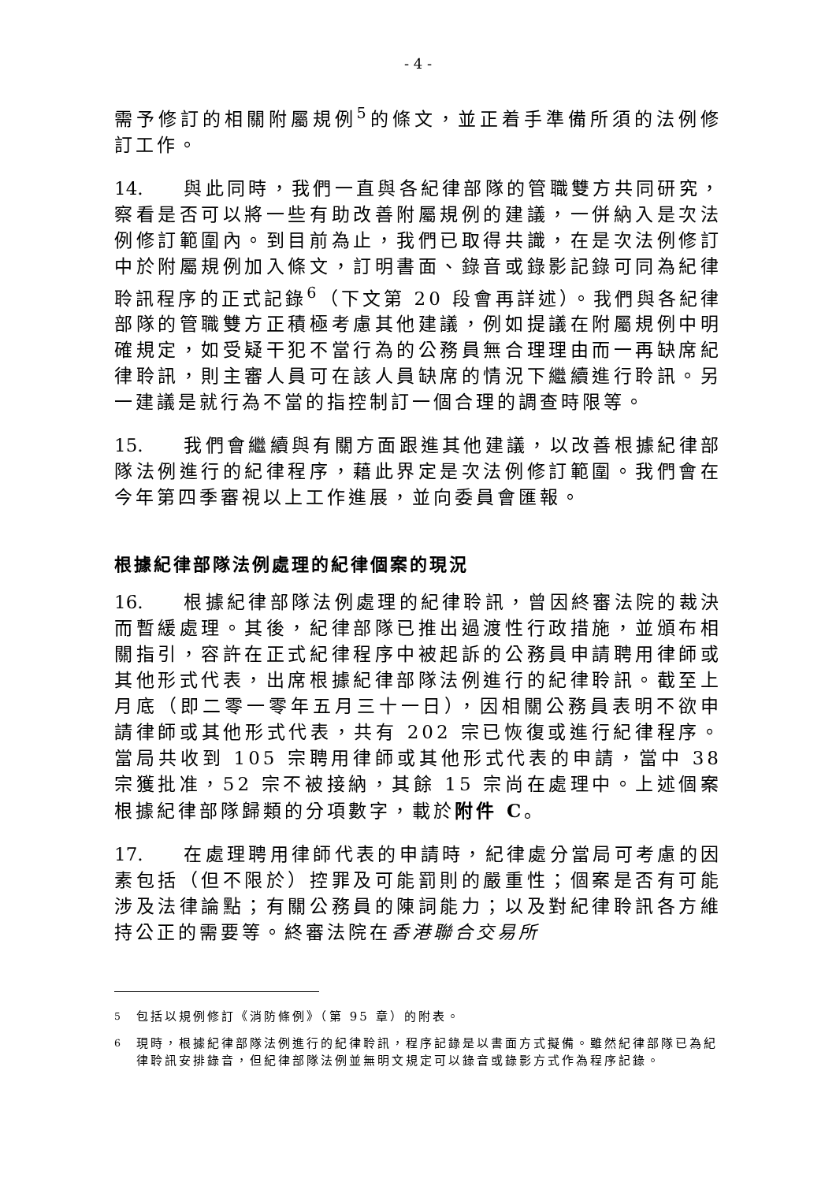- 4 -
需予修訂的相關附屬規例<sup>5</sup>的條文，並正着手準備所須的法例修訂工作。
14. 與此同時，我們一直與各紀律部隊的管職雙方共同研究，察看是否可以將一些有助改善附屬規例的建議，一併納入是次法例修訂範圍內。到目前為止，我們已取得共識，在是次法例修訂中於附屬規例加入條文，訂明書面、錄音或錄影記錄可同為紀律聆訊程序的正式記錄<sup>6</sup>（下文第 20 段會再詳述）。我們與各紀律部隊的管職雙方正積極考慮其他建議，例如提議在附屬規例中明確規定，如受疑干犯不當行為的公務員無合理理由而一再缺席紀律聆訊，則主審人員可在該人員缺席的情況下繼續進行聆訊。另一建議是就行為不當的指控制訂一個合理的調查時限等。
15. 我們會繼續與有關方面跟進其他建議，以改善根據紀律部隊法例進行的紀律程序，藉此界定是次法例修訂範圍。我們會在今年第四季審視以上工作進展，並向委員會匯報。
根據紀律部隊法例處理的紀律個案的現況
16. 根據紀律部隊法例處理的紀律聆訊，曾因終審法院的裁決而暫緩處理。其後，紀律部隊已推出過渡性行政措施，並頒布相關指引，容許在正式紀律程序中被起訴的公務員申請聘用律師或其他形式代表，出席根據紀律部隊法例進行的紀律聆訊。截至上月底（即二零一零年五月三十一日），因相關公務員表明不欲申請律師或其他形式代表，共有 202 宗已恢復或進行紀律程序。當局共收到 105 宗聘用律師或其他形式代表的申請，當中 38 宗獲批准，52 宗不被接納，其餘 15 宗尚在處理中。上述個案根據紀律部隊歸類的分項數字，載於附件 C。
17. 在處理聘用律師代表的申請時，紀律處分當局可考慮的因素包括（但不限於）控罪及可能罰則的嚴重性；個案是否有可能涉及法律論點；有關公務員的陳詞能力；以及對紀律聆訊各方維持公正的需要等。終審法院在香港聯合交易所
<sup>5</sup> 包括以規例修訂《消防條例》（第 95 章）的附表。
<sup>6</sup> 現時，根據紀律部隊法例進行的紀律聆訊，程序記錄是以書面方式擬備。雖然紀律部隊已為紀律聆訊安排錄音，但紀律部隊法例並無明文規定可以錄音或錄影方式作為程序記錄。